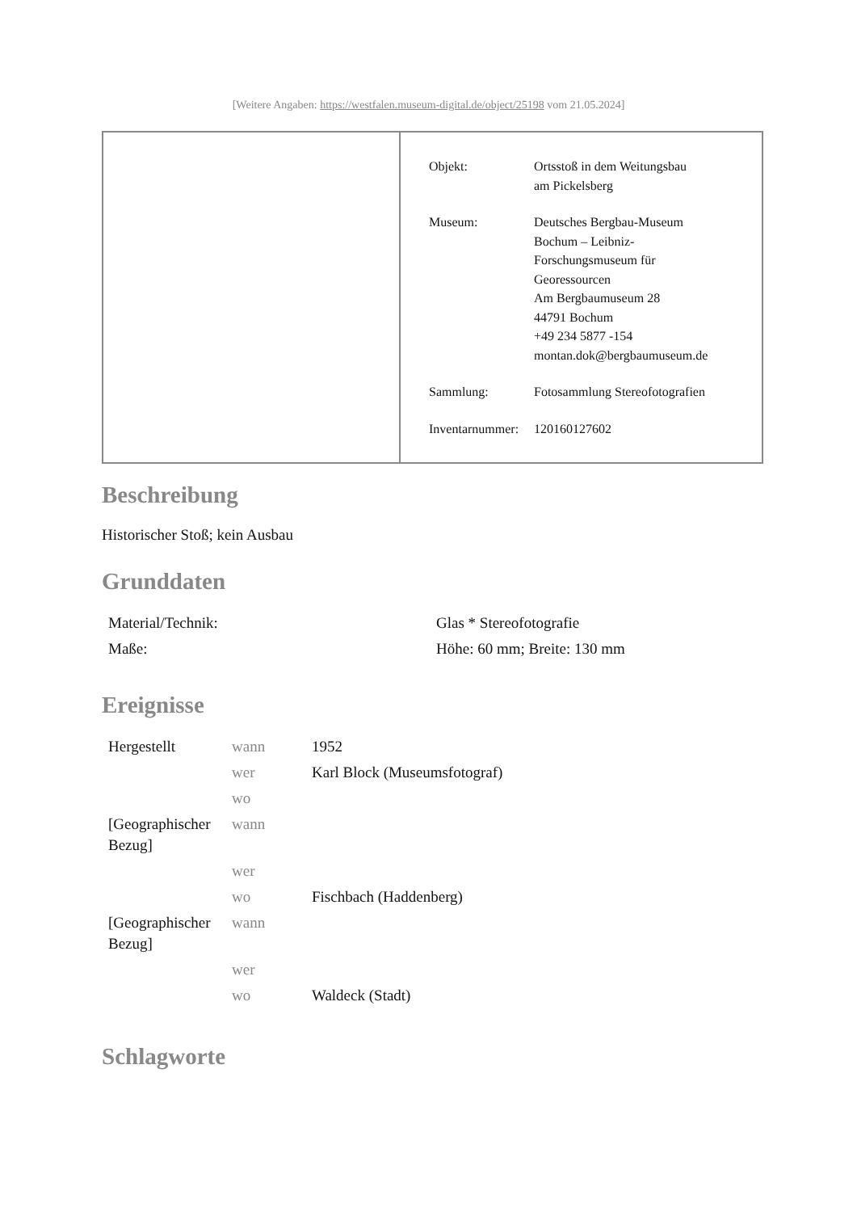[Weitere Angaben: https://westfalen.museum-digital.de/object/25198 vom 21.05.2024]
| Objekt: | Ortsstoß in dem Weitungsbau am Pickelsberg |
| Museum: | Deutsches Bergbau-Museum Bochum – Leibniz- Forschungsmuseum für Georessourcen Am Bergbaumuseum 28 44791 Bochum +49 234 5877 -154 montan.dok@bergbaumuseum.de |
| Sammlung: | Fotosammlung Stereofotografien |
| Inventarnummer: | 120160127602 |
Beschreibung
Historischer Stoß; kein Ausbau
Grunddaten
| Material/Technik: | Glas * Stereofotografie |
| Maße: | Höhe: 60 mm; Breite: 130 mm |
Ereignisse
| Hergestellt | wann | 1952 |
| | wer | Karl Block (Museumsfotograf) |
| | wo | |
| [Geographischer Bezug] | wann | |
| | wer | |
| | wo | Fischbach (Haddenberg) |
| [Geographischer Bezug] | wann | |
| | wer | |
| | wo | Waldeck (Stadt) |
Schlagworte